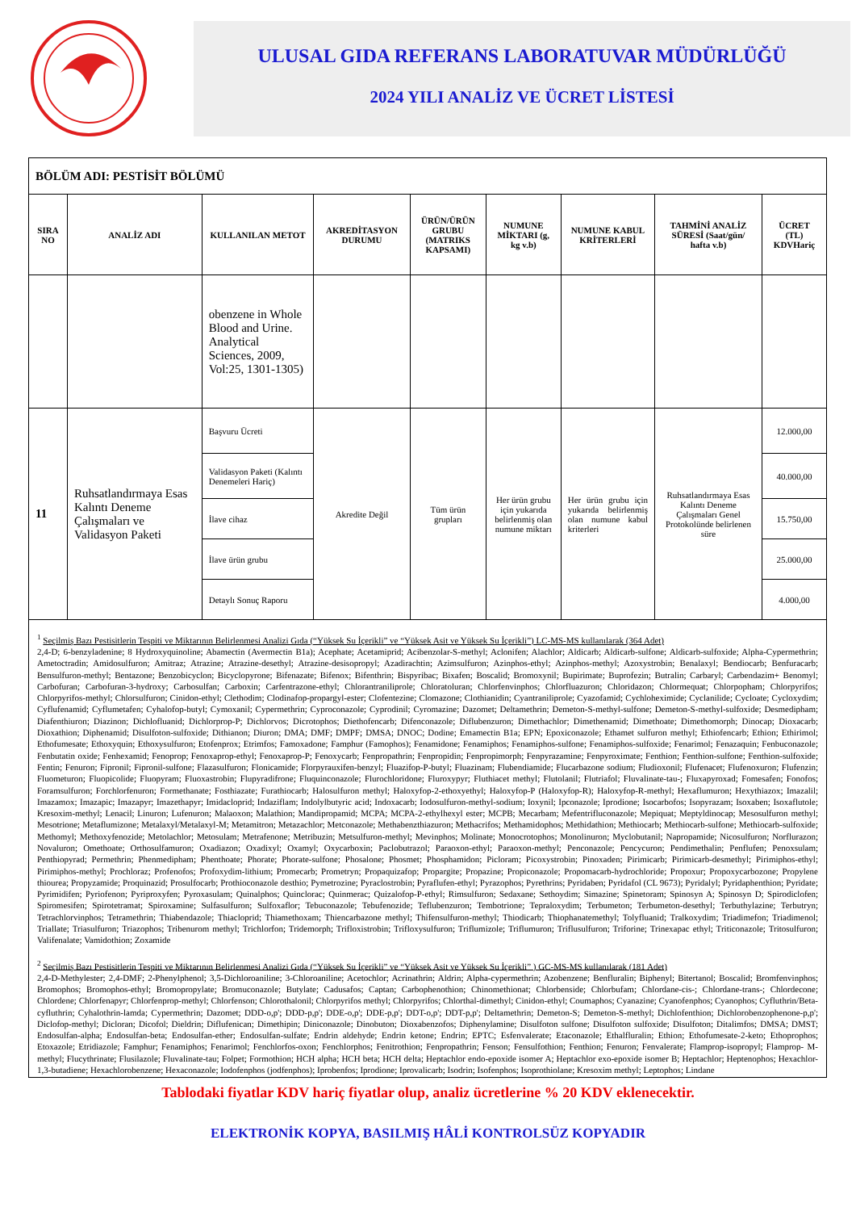ULUSAL GIDA REFERANS LABORATUVAR MÜDÜRLÜĞÜ
2024 YILI ANALİZ VE ÜCRET LİSTESİ
| BÖLÜM ADI: PESTİSİT BÖLÜMÜ | | | | | | | | |
| --- | --- | --- | --- | --- | --- | --- | --- | --- |
| SIRA NO | ANALİZ ADI | KULLANILAN METOT | AKREDİTASYON DURUMU | ÜRÜN/ÜRÜN GRUBU (MATRIKS KAPSAMI) | NUMUNE MİKTARI (g, kg v.b) | NUMUNE KABUL KRİTERLERİ | TAHMİNİ ANALİZ SÜRESİ (Saat/gün/ hafta v.b) | ÜCRET (TL) KDVHariç |
| | | obenzene in Whole Blood and Urine. Analytical Sciences, 2009, Vol:25, 1301-1305) | | | | | | |
| 11 | Ruhsatlandırmaya Esas Kalıntı Deneme Çalışmaları ve Validasyon Paketi | Başvuru Ücreti | Akredite Değil | Tüm ürün grupları | Her ürün grubu için yukarıda belirlenmiş olan numune miktarı | Her ürün grubu için yukarıda belirlenmiş olan numune kabul kriterleri | Ruhsatlandırmaya Esas Kalıntı Deneme Çalışmaları Genel Protokolünde belirlenen süre | 12.000,00 |
| | | Validasyon Paketi (Kalıntı Denemeleri Hariç) | | | | | | 40.000,00 |
| | | İlave cihaz | | | | | | 15.750,00 |
| | | İlave ürün grubu | | | | | | 25.000,00 |
| | | Detaylı Sonuç Raporu | | | | | | 4.000,00 |
| <sup>1</sup> Seçilmiş Bazı Pestisitlerin Tespiti ve Miktarının Belirlenmesi Analizi Gıda (“Yüksek Su İçerikli” ve “Yüksek Asit ve Yüksek Su İçerikli”) LC-MS-MS kullanılarak (364 Adet) 2,4-D; 6-benzyladenine; 8 Hydroxyquinoline; Abamectin (Avermectin B1a); Acephate; Acetamiprid; Acibenzolar-S-methyl; Aclonifen; Alachlor; Aldicarb; Aldicarb-sulfone; Aldicarb-sulfoxide; Alpha-Cypermethrin; Ametoctradin; Amidosulfuron; Amitraz; Atrazine; Atrazine-desethyl; Atrazine-desisopropyl; Azadirachtin; Azimsulfuron; Azinphos-ethyl; Azinphos-methyl; Azoxystrobin; Benalaxyl; Bendiocarb; Benfuracarb; Bensulfuron-methyl; Bentazone; Benzobicyclon; Bicyclopyrone; Bifenazate; Bifenox; Bifenthrin; Bispyribac; Bixafen; Boscalid; Bromoxynil; Bupirimate; Buprofezin; Butralin; Carbaryl; Carbendazim+ Benomyl; Carbofuran; Carbofuran-3-hydroxy; Carbosulfan; Carboxin; Carfentrazone-ethyl; Chlorantraniliprole; Chloratoluran; Chlorfenvinphos; Chlorfluazuron; Chloridazon; Chlormequat; Chlorpopham; Chlorpyrifos; Chlorpyrifos-methyl; Chlorsulfuron; Cinidon-ethyl; Clethodim; Clodinafop-propargyl-ester; Clofentezine; Clomazone; Clothianidin; Cyantraniliprole; Cyazofamid; Cychloheximide; Cyclanilide; Cycloate; Cycloxydim; Cyflufenamid; Cyflumetafen; Cyhalofop-butyl; Cymoxanil; Cypermethrin; Cyproconazole; Cyprodinil; Cyromazine; Dazomet; Deltamethrin; Demeton-S-methyl-sulfone; Demeton-S-methyl-sulfoxide; Desmedipham; Diafenthiuron; Diazinon; Dichlofluanid; Dichlorprop-P; Dichlorvos; Dicrotophos; Diethofencarb; Difenconazole; Diflubenzuron; Dimethachlor; Dimethenamid; Dimethoate; Dimethomorph; Dinocap; Dioxacarb; Dioxathion; Diphenamid; Disulfoton-sulfoxide; Dithianon; Diuron; DMA; DMF; DMPF; DMSA; DNOC; Dodine; Emamectin B1a; EPN; Epoxiconazole; Ethamet sulfuron methyl; Ethiofencarb; Ethion; Ethirimol; Ethofumesate; Ethoxyquin; Ethoxysulfuron; Etofenprox; Etrimfos; Famoxadone; Famphur (Famophos); Fenamidone; Fenamiphos; Fenamiphos-sulfone; Fenamiphos-sulfoxide; Fenarimol; Fenazaquin; Fenbuconazole; Fenbutatin oxide; Fenhexamid; Fenoprop; Fenoxaprop-ethyl; Fenoxaprop-P; Fenoxycarb; Fenpropathrin; Fenpropidin; Fenpropimorph; Fenpyrazamine; Fenpyroximate; Fenthion; Fenthion-sulfone; Fenthion-sulfoxide; Fentin; Fenuron; Fipronil; Fipronil-sulfone; Flazasulfuron; Flonicamide; Florpyrauxifen-benzyl; Fluazifop-P-butyl; Fluazinam; Flubendiamide; Flucarbazone sodium; Fludioxonil; Flufenacet; Flufenoxuron; Flufenzin; Fluometuron; Fluopicolide; Fluopyram; Fluoxastrobin; Flupyradifrone; Fluquinconazole; Flurochloridone; Fluroxypyr; Fluthiacet methyl; Flutolanil; Flutriafol; Fluvalinate-tau-; Fluxapyroxad; Fomesafen; Fonofos; Foramsulfuron; Forchlorfenuron; Formethanate; Fosthiazate; Furathiocarb; Halosulfuron methyl; Haloxyfop-2-ethoxyethyl; Haloxyfop-P (Haloxyfop-R); Haloxyfop-R-methyl; Hexaflumuron; Hexythiazox; Imazalil; Imazamox; Imazapic; Imazapyr; Imazethapyr; Imidacloprid; Indaziflam; Indolylbutyric acid; Indoxacarb; Iodosulfuron-methyl-sodium; Ioxynil; Ipconazole; Iprodione; Isocarbofos; Isopyrazam; Isoxaben; Isoxaflutole; Kresoxim-methyl; Lenacil; Linuron; Lufenuron; Malaoxon; Malathion; Mandipropamid; MCPA; MCPA-2-ethylhexyl ester; MCPB; Mecarbam; Mefentrifluconazole; Mepiquat; Meptyldinocap; Mesosulfuron methyl; Mesotrione; Metaflumizone; Metalaxyl/Metalaxyl-M; Metamitron; Metazachlor; Metconazole; Methabenzthiazuron; Methacrifos; Methamidophos; Methidathion; Methiocarb; Methiocarb-sulfone; Methiocarb-sulfoxide; Methomyl; Methoxyfenozide; Metolachlor; Metosulam; Metrafenone; Metribuzin; Metsulfuron-methyl; Mevinphos; Molinate; Monocrotophos; Monolinuron; Myclobutanil; Napropamide; Nicosulfuron; Norflurazon; Novaluron; Omethoate; Orthosulfamuron; Oxadiazon; Oxadixyl; Oxamyl; Oxycarboxin; Paclobutrazol; Paraoxon-ethyl; Paraoxon-methyl; Penconazole; Pencycuron; Pendimethalin; Penflufen; Penoxsulam; Penthiopyrad; Permethrin; Phenmedipham; Phenthoate; Phorate; Phorate-sulfone; Phosalone; Phosmet; Phosphamidon; Picloram; Picoxystrobin; Pinoxaden; Pirimicarb; Pirimicarb-desmethyl; Pirimiphos-ethyl; Pirimiphos-methyl; Prochloraz; Profenofos; Profoxydim-lithium; Promecarb; Prometryn; Propaquizafop; Propargite; Propazine; Propiconazole; Propomacarb-hydrochloride; Propoxur; Propoxycarbozone; Propylene thiourea; Propyzamide; Proquinazid; Prosulfocarb; Prothioconazole desthio; Pymetrozine; Pyraclostrobin; Pyraflufen-ethyl; Pyrazophos; Pyrethrins; Pyridaben; Pyridafol (CL 9673); Pyridalyl; Pyridaphenthion; Pyridate; Pyrimidifen; Pyriofenon; Pyriproxyfen; Pyroxasulam; Quinalphos; Quinclorac; Quinmerac; Quizalofop-P-ethyl; Rimsulfuron; Sedaxane; Sethoydim; Simazine; Spinetoram; Spinosyn A; Spinosyn D; Spirodiclofen; Spiromesifen; Spirotetramat; Spiroxamine; Sulfasulfuron; Sulfoxaflor; Tebuconazole; Tebufenozide; Teflubenzuron; Tembotrione; Tepraloxydim; Terbumeton; Terbumeton-desethyl; Terbuthylazine; Terbutryn; Tetrachlorvinphos; Tetramethrin; Thiabendazole; Thiacloprid; Thiamethoxam; Thiencarbazone methyl; Thifensulfuron-methyl; Thiodicarb; Thiophanatemethyl; Tolyfluanid; Tralkoxydim; Triadimefon; Triadimenol; Triallate; Triasulfuron; Triazophos; Tribenurom methyl; Trichlorfon; Tridemorph; Trifloxistrobin; Trifloxysulfuron; Triflumizole; Triflumuron; Triflusulfuron; Triforine; Trinexapac ethyl; Triticonazole; Tritosulfuron; Valifenalate; Vamidothion; Zoxamide <sup>2</sup> Seçilmiş Bazı Pestisitlerin Tespiti ve Miktarının Belirlenmesi Analizi Gıda (“Yüksek Su İçerikli” ve “Yüksek Asit ve Yüksek Su İçerikli” ) GC-MS-MS kullanılarak (181 Adet) 2,4-D-Methylester; 2,4-DMF; 2-Phenylphenol; 3,5-Dichloroaniline; 3-Chloroaniline; Acetochlor; Acrinathrin; Aldrin; Alpha-cypermethrin; Azobenzene; Benfluralin; Biphenyl; Bitertanol; Boscalid; Bromfenvinphos; Bromophos; Bromophos-ethyl; Bromopropylate; Bromuconazole; Butylate; Cadusafos; Captan; Carbophenothion; Chinomethionat; Chlorbenside; Chlorbufam; Chlordane-cis-; Chlordane-trans-; Chlordecone; Chlordene; Chlorfenapyr; Chlorfenprop-methyl; Chlorfenson; Chlorothalonil; Chlorpyrifos methyl; Chlorpyrifos; Chlorthal-dimethyl; Cinidon-ethyl; Coumaphos; Cyanazine; Cyanofenphos; Cyanophos; Cyfluthrin/Beta-cyfluthrin; Cyhalothrin-lamda; Cypermethrin; Dazomet; DDD-o,p'; DDD-p,p'; DDE-o,p'; DDE-p,p'; DDT-o,p'; DDT-p,p'; Deltamethrin; Demeton-S; Demeton-S-methyl; Dichlofenthion; Dichlorobenzophenone-p,p'; Diclofop-methyl; Dicloran; Dicofol; Dieldrin; Diflufenican; Dimethipin; Diniconazole; Dinobuton; Dioxabenzofos; Diphenylamine; Disulfoton sulfone; Disulfoton sulfoxide; Disulfoton; Ditalimfos; DMSA; DMST; Endosulfan-alpha; Endosulfan-beta; Endosulfan-ether; Endosulfan-sulfate; Endrin aldehyde; Endrin ketone; Endrin; EPTC; Esfenvalerate; Etaconazole; Ethalfluralin; Ethion; Ethofumesate-2-keto; Ethoprophos; Etoxazole; Etridiazole; Famphur; Fenamiphos; Fenarimol; Fenchlorfos-oxon; Fenchlorphos; Fenitrothion; Fenpropathrin; Fenson; Fensulfothion; Fenthion; Fenuron; Fenvalerate; Flamprop-isopropyl; Flamprop- M-methyl; Flucythrinate; Flusilazole; Fluvalinate-tau; Folpet; Formothion; HCH alpha; HCH beta; HCH delta; Heptachlor endo-epoxide isomer A; Heptachlor exo-epoxide isomer B; Heptachlor; Heptenophos; Hexachlor-1,3-butadiene; Hexachlorobenzene; Hexaconazole; Iodofenphos (jodfenphos); Iprobenfos; Iprodione; Iprovalicarb; Isodrin; Isofenphos; Isoprothiolane; Kresoxim methyl; Leptophos; Lindane | | | | | | | | |
Tablodaki fiyatlar KDV hariç fiyatlar olup, analiz ücretlerine % 20 KDV eklenecektir.
ELEKTRONİK KOPYA, BASILMIŞ HÂLİ KONTROLSÜZ KOPYADIR